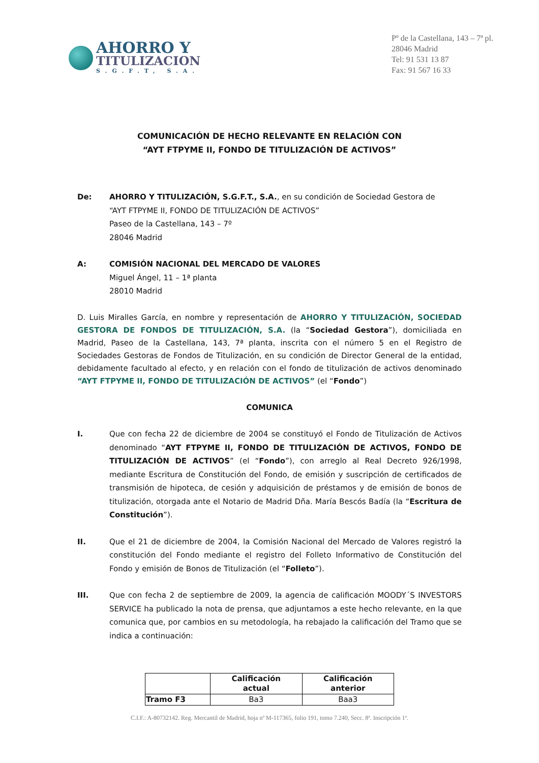AHORRO Y
TITULIZACION
S.G.F.T, S.A.
Pº de la Castellana, 143 – 7ª pl.
28046 Madrid
Tel: 91 531 13 87
Fax: 91 567 16 33
COMUNICACIÓN DE HECHO RELEVANTE EN RELACIÓN CON
“AYT FTPYME II, FONDO DE TITULIZACIÓN DE ACTIVOS”
De: AHORRO Y TITULIZACIÓN, S.G.F.T., S.A., en su condición de Sociedad Gestora de
“AYT FTPYME II, FONDO DE TITULIZACIÓN DE ACTIVOS”
Paseo de la Castellana, 143 – 7º
28046 Madrid
A: COMISIÓN NACIONAL DEL MERCADO DE VALORES
Miguel Ángel, 11 – 1ª planta
28010 Madrid
D. Luis Miralles García, en nombre y representación de AHORRO Y TITULIZACIÓN, SOCIEDAD GESTORA DE FONDOS DE TITULIZACIÓN, S.A. (la “Sociedad Gestora”), domiciliada en Madrid, Paseo de la Castellana, 143, 7ª planta, inscrita con el número 5 en el Registro de Sociedades Gestoras de Fondos de Titulización, en su condición de Director General de la entidad, debidamente facultado al efecto, y en relación con el fondo de titulización de activos denominado “AYT FTPYME II, FONDO DE TITULIZACIÓN DE ACTIVOS” (el “Fondo”)
COMUNICA
I. Que con fecha 22 de diciembre de 2004 se constituyó el Fondo de Titulización de Activos denominado “AYT FTPYME II, FONDO DE TITULIZACIÓN DE ACTIVOS, FONDO DE TITULIZACIÓN DE ACTIVOS” (el “Fondo”), con arreglo al Real Decreto 926/1998, mediante Escritura de Constitución del Fondo, de emisión y suscripción de certificados de transmisión de hipoteca, de cesión y adquisición de préstamos y de emisión de bonos de titulización, otorgada ante el Notario de Madrid Dña. María Bescós Badía (la “Escritura de Constitución”).
II. Que el 21 de diciembre de 2004, la Comisión Nacional del Mercado de Valores registró la constitución del Fondo mediante el registro del Folleto Informativo de Constitución del Fondo y emisión de Bonos de Titulización (el “Folleto”).
III. Que con fecha 2 de septiembre de 2009, la agencia de calificación MOODY´S INVESTORS SERVICE ha publicado la nota de prensa, que adjuntamos a este hecho relevante, en la que comunica que, por cambios en su metodología, ha rebajado la calificación del Tramo que se indica a continuación:
| | Calificación actual | Calificación anterior |
| --- | --- | --- |
| Tramo F3 | Ba3 | Baa3 |
C.I.F.: A-80732142. Reg. Mercantil de Madrid, hoja nº M-117365, folio 191, tomo 7.240, Secc. 8ª. Inscripción 1ª.